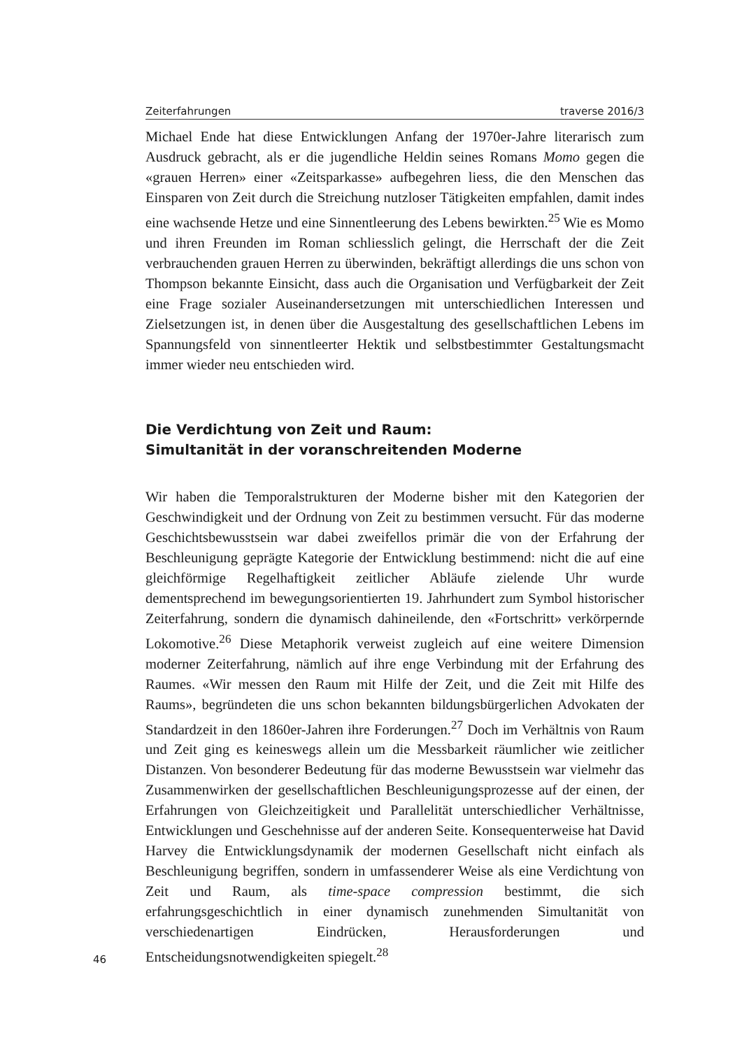Zeiterfahrungen traverse 2016/3
Michael Ende hat diese Entwicklungen Anfang der 1970er-Jahre literarisch zum Ausdruck gebracht, als er die jugendliche Heldin seines Romans Momo gegen die «grauen Herren» einer «Zeitsparkasse» aufbegehren liess, die den Menschen das Einsparen von Zeit durch die Streichung nutzloser Tätigkeiten empfahlen, damit indes eine wachsende Hetze und eine Sinnentleerung des Lebens bewirkten.<sup>25</sup> Wie es Momo und ihren Freunden im Roman schliesslich gelingt, die Herrschaft der die Zeit verbrauchenden grauen Herren zu überwinden, bekräftigt allerdings die uns schon von Thompson bekannte Einsicht, dass auch die Organisation und Verfügbarkeit der Zeit eine Frage sozialer Auseinandersetzungen mit unterschiedlichen Interessen und Zielsetzungen ist, in denen über die Ausgestaltung des gesellschaftlichen Lebens im Spannungsfeld von sinnentleerter Hektik und selbstbestimmter Gestaltungsmacht immer wieder neu entschieden wird.
Die Verdichtung von Zeit und Raum:
Simultanität in der voranschreitenden Moderne
Wir haben die Temporalstrukturen der Moderne bisher mit den Kategorien der Geschwindigkeit und der Ordnung von Zeit zu bestimmen versucht. Für das moderne Geschichtsbewusstsein war dabei zweifellos primär die von der Erfahrung der Beschleunigung geprägte Kategorie der Entwicklung bestimmend: nicht die auf eine gleichförmige Regelhaftigkeit zeitlicher Abläufe zielende Uhr wurde dementsprechend im bewegungsorientierten 19. Jahrhundert zum Symbol historischer Zeiterfahrung, sondern die dynamisch dahineilende, den «Fortschritt» verkörpernde Lokomotive.<sup>26</sup> Diese Metaphorik verweist zugleich auf eine weitere Dimension moderner Zeiterfahrung, nämlich auf ihre enge Verbindung mit der Erfahrung des Raumes. «Wir messen den Raum mit Hilfe der Zeit, und die Zeit mit Hilfe des Raums», begründeten die uns schon bekannten bildungsbürgerlichen Advokaten der Standardzeit in den 1860er-Jahren ihre Forderungen.<sup>27</sup> Doch im Verhältnis von Raum und Zeit ging es keineswegs allein um die Messbarkeit räumlicher wie zeitlicher Distanzen. Von besonderer Bedeutung für das moderne Bewusstsein war vielmehr das Zusammenwirken der gesellschaftlichen Beschleunigungsprozesse auf der einen, der Erfahrungen von Gleichzeitigkeit und Parallelität unterschiedlicher Verhältnisse, Entwicklungen und Geschehnisse auf der anderen Seite. Konsequenterweise hat David Harvey die Entwicklungsdynamik der modernen Gesellschaft nicht einfach als Beschleunigung begriffen, sondern in umfassenderer Weise als eine Verdichtung von Zeit und Raum, als time-space compression bestimmt, die sich erfahrungsgeschichtlich in einer dynamisch zunehmenden Simultanität von verschiedenartigen Eindrücken, Herausforderungen und Entscheidungsnotwendigkeiten spiegelt.<sup>28</sup>
46